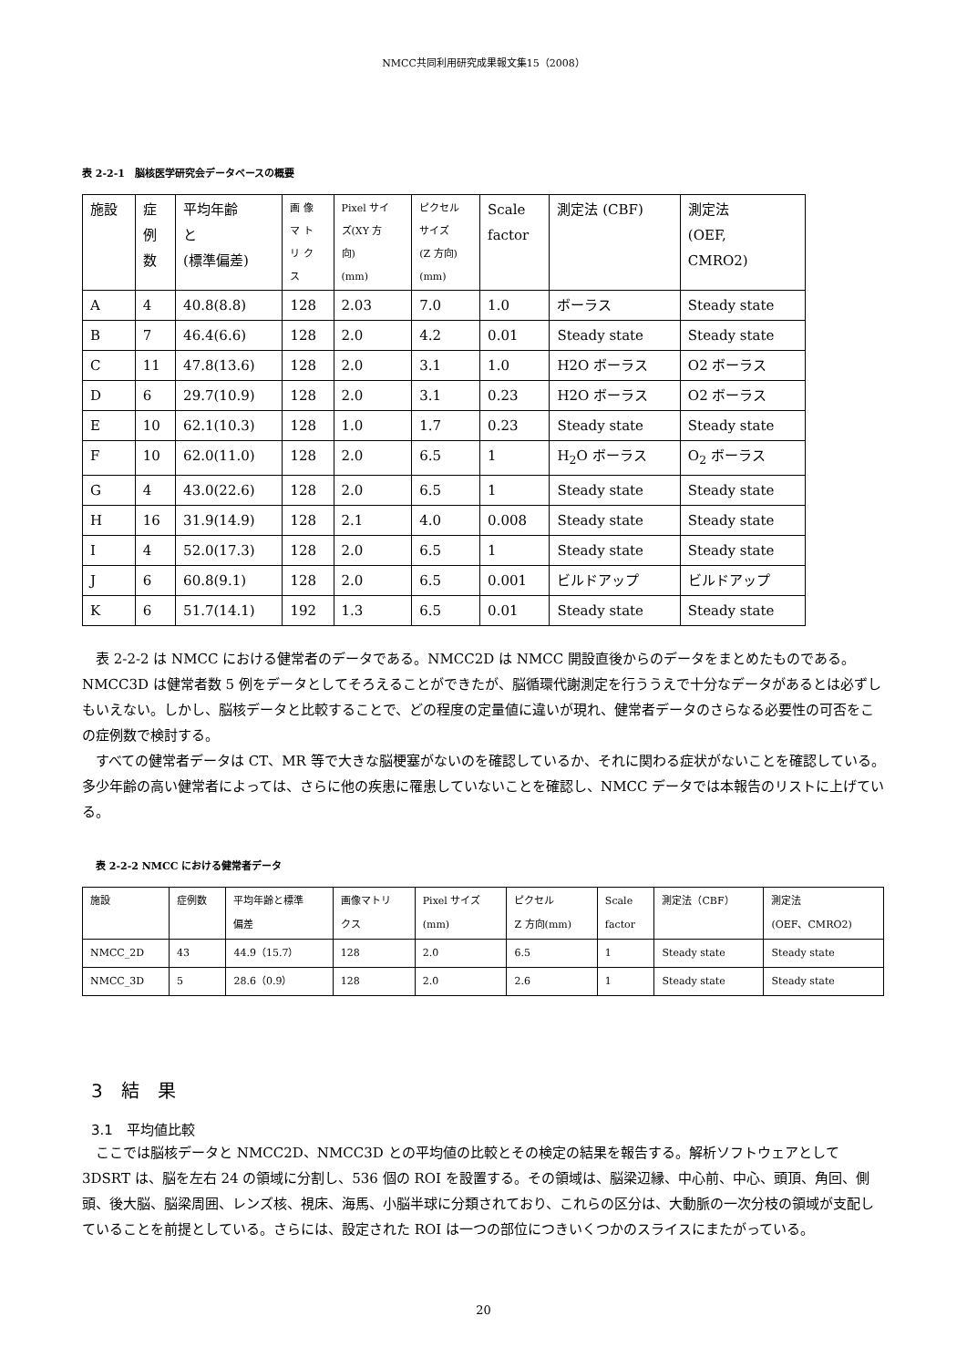NMCC共同利用研究成果報文集15（2008）
表 2-2-1　脳核医学研究会データベースの概要
| 施設 | 症 例 数 | 平均年齢 と (標準偏差) | 画 像 マ ト リ ク ス | Pixel サイ ズ(XY 方 向) (mm) | ピクセル サイズ (Z 方向) (mm) | Scale factor | 測定法 (CBF) | 測定法 (OEF, CMRO2) |
| A | 4 | 40.8(8.8) | 128 | 2.03 | 7.0 | 1.0 | ボーラス | Steady state |
| B | 7 | 46.4(6.6) | 128 | 2.0 | 4.2 | 0.01 | Steady state | Steady state |
| C | 11 | 47.8(13.6) | 128 | 2.0 | 3.1 | 1.0 | H2O ボーラス | O2 ボーラス |
| D | 6 | 29.7(10.9) | 128 | 2.0 | 3.1 | 0.23 | H2O ボーラス | O2 ボーラス |
| E | 10 | 62.1(10.3) | 128 | 1.0 | 1.7 | 0.23 | Steady state | Steady state |
| F | 10 | 62.0(11.0) | 128 | 2.0 | 6.5 | 1 | H<sub>2</sub>O ボーラス | O<sub>2</sub> ボーラス |
| G | 4 | 43.0(22.6) | 128 | 2.0 | 6.5 | 1 | Steady state | Steady state |
| H | 16 | 31.9(14.9) | 128 | 2.1 | 4.0 | 0.008 | Steady state | Steady state |
| I | 4 | 52.0(17.3) | 128 | 2.0 | 6.5 | 1 | Steady state | Steady state |
| J | 6 | 60.8(9.1) | 128 | 2.0 | 6.5 | 0.001 | ビルドアップ | ビルドアップ |
| K | 6 | 51.7(14.1) | 192 | 1.3 | 6.5 | 0.01 | Steady state | Steady state |
表 2-2-2 は NMCC における健常者のデータである。NMCC2D は NMCC 開設直後からのデータをまとめたものである。NMCC3D は健常者数 5 例をデータとしてそろえることができたが、脳循環代謝測定を行ううえで十分なデータがあるとは必ずしもいえない。しかし、脳核データと比較することで、どの程度の定量値に違いが現れ、健常者データのさらなる必要性の可否をこの症例数で検討する。
すべての健常者データは CT、MR 等で大きな脳梗塞がないのを確認しているか、それに関わる症状がないことを確認している。多少年齢の高い健常者によっては、さらに他の疾患に罹患していないことを確認し、NMCC データでは本報告のリストに上げている。
表 2-2-2 NMCC における健常者データ
| 施設 | 症例数 | 平均年齢と標準 偏差 | 画像マトリ クス | Pixel サイズ (mm) | ピクセル Z 方向(mm) | Scale factor | 測定法（CBF） | 測定法 (OEF、CMRO2) |
| NMCC_2D | 43 | 44.9（15.7） | 128 | 2.0 | 6.5 | 1 | Steady state | Steady state |
| NMCC_3D | 5 | 28.6（0.9） | 128 | 2.0 | 2.6 | 1 | Steady state | Steady state |
3　結　果
3.1　平均値比較
ここでは脳核データと NMCC2D、NMCC3D との平均値の比較とその検定の結果を報告する。解析ソフトウェアとして 3DSRT は、脳を左右 24 の領域に分割し、536 個の ROI を設置する。その領域は、脳梁辺縁、中心前、中心、頭頂、角回、側頭、後大脳、脳梁周囲、レンズ核、視床、海馬、小脳半球に分類されており、これらの区分は、大動脈の一次分枝の領域が支配していることを前提としている。さらには、設定された ROI は一つの部位につきいくつかのスライスにまたがっている。
20